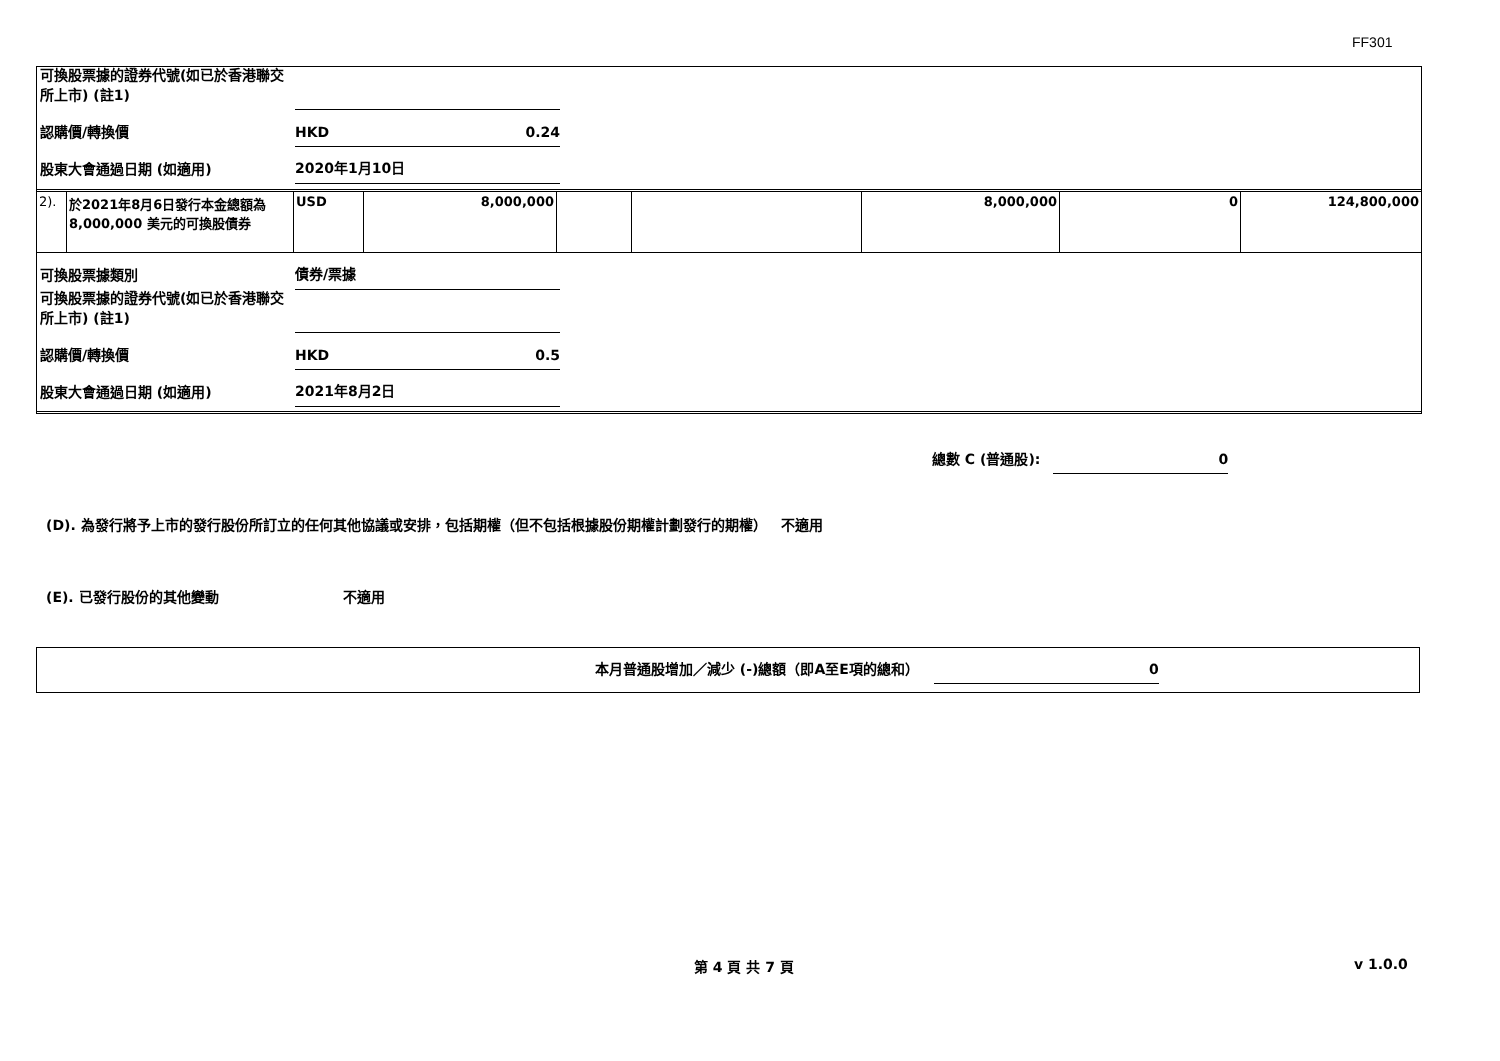FF301
可換股票據的證券代號(如已於香港聯交所上市) (註1)
認購價/轉換價
HKD 0.24
股東大會通過日期 (如適用)
2020年1月10日
| 2). | 於2021年8月6日發行本金總額為8,000,000 美元的可換股債券 | USD | 8,000,000 | | | 8,000,000 | 0 | 124,800,000 |
可換股票據類別
債券/票據
可換股票據的證券代號(如已於香港聯交所上市) (註1)
認購價/轉換價
HKD 0.5
股東大會通過日期 (如適用)
2021年8月2日
總數 C (普通股): 0
(D). 為發行將予上市的發行股份所訂立的任何其他協議或安排，包括期權（但不包括根據股份期權計劃發行的期權） 不適用
(E). 已發行股份的其他變動 不適用
本月普通股增加／減少 (-)總額（即A至E項的總和） 0
第 4 頁 共 7 頁 v 1.0.0